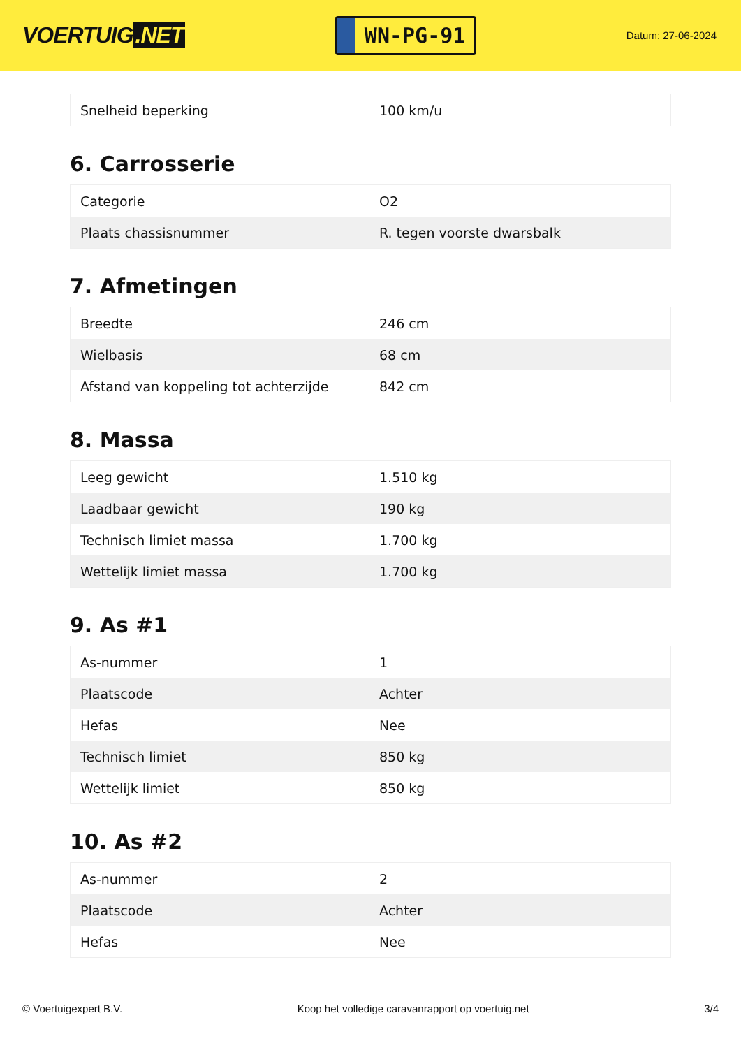VOERTUIG.NET
WN-PG-91
Datum: 27-06-2024
| Snelheid beperking | 100 km/u |
6. Carrosserie
| Categorie | O2 |
| Plaats chassisnummer | R. tegen voorste dwarsbalk |
7. Afmetingen
| Breedte | 246 cm |
| Wielbasis | 68 cm |
| Afstand van koppeling tot achterzijde | 842 cm |
8. Massa
| Leeg gewicht | 1.510 kg |
| Laadbaar gewicht | 190 kg |
| Technisch limiet massa | 1.700 kg |
| Wettelijk limiet massa | 1.700 kg |
9. As #1
| As-nummer | 1 |
| Plaatscode | Achter |
| Hefas | Nee |
| Technisch limiet | 850 kg |
| Wettelijk limiet | 850 kg |
10. As #2
| As-nummer | 2 |
| Plaatscode | Achter |
| Hefas | Nee |
© Voertuigexpert B.V. Koop het volledige caravanrapport op voertuig.net 3/4